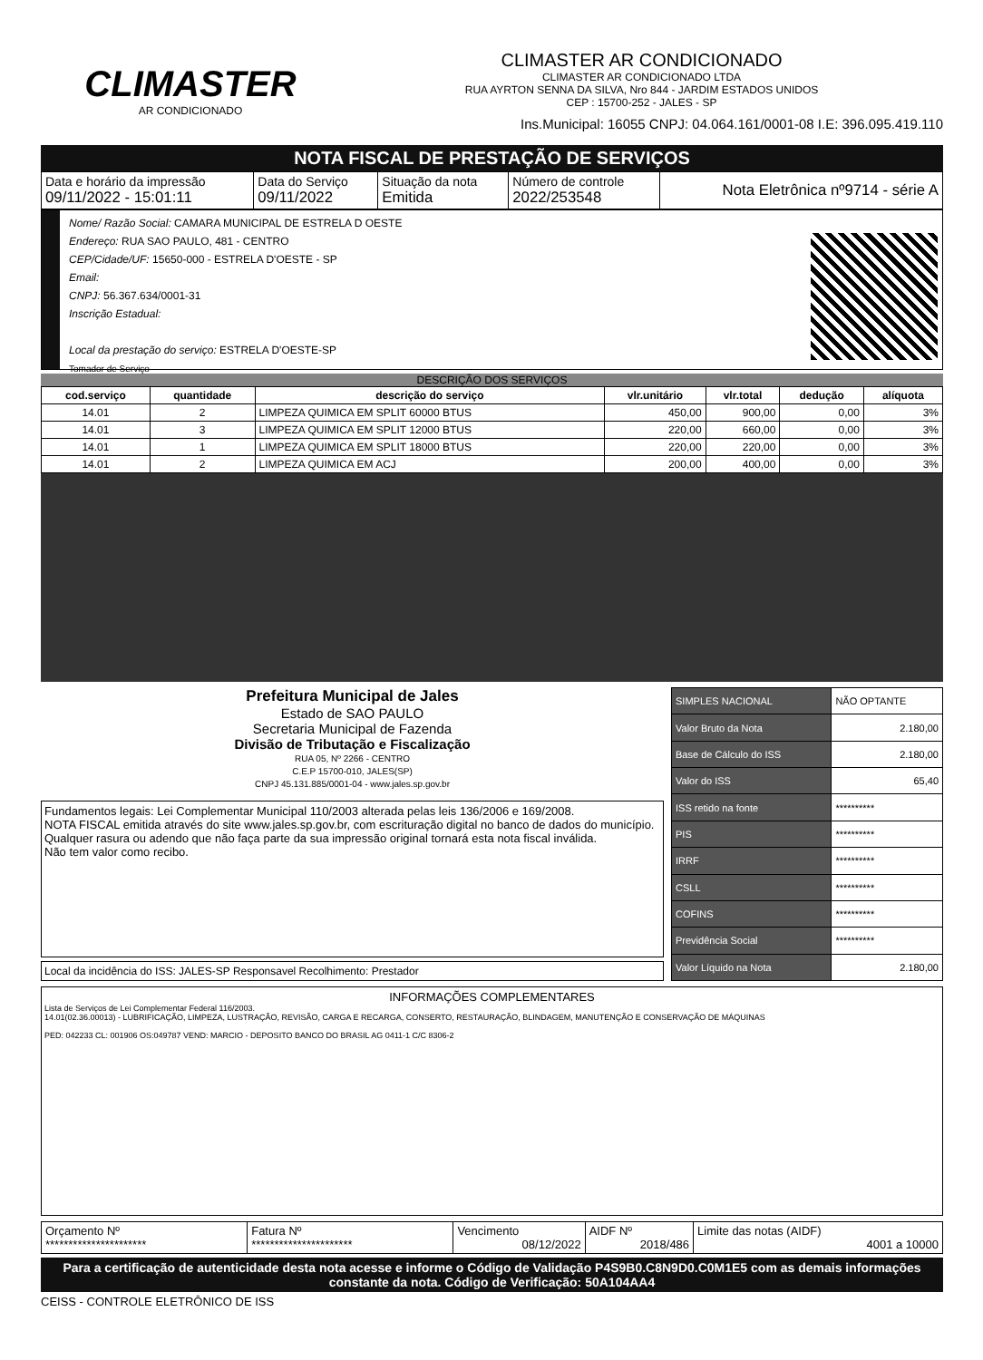CLIMASTER
AR CONDICIONADO
CLIMASTER AR CONDICIONADO
CLIMASTER AR CONDICIONADO LTDA
RUA AYRTON SENNA DA SILVA, Nro 844 - JARDIM ESTADOS UNIDOS
CEP : 15700-252 - JALES - SP
Ins.Municipal: 16055 CNPJ: 04.064.161/0001-08 I.E: 396.095.419.110
NOTA FISCAL DE PRESTAÇÃO DE SERVIÇOS
| Data e horário da impressão 09/11/2022 - 15:01:11 | Data do Serviço 09/11/2022 | Situação da nota Emitida | Número de controle 2022/253548 | Nota Eletrônica nº9714 - série A |
Nome/ Razão Social: CAMARA MUNICIPAL DE ESTRELA D OESTE
Endereço: RUA SAO PAULO, 481 - CENTRO
CEP/Cidade/UF: 15650-000 - ESTRELA D'OESTE - SP
Email:
CNPJ: 56.367.634/0001-31
Inscrição Estadual:
Local da prestação do serviço: ESTRELA D'OESTE-SP
Tomador de Serviço
DESCRIÇÃO DOS SERVIÇOS
| cod.serviço | quantidade | descrição do serviço | vlr.unitário | vlr.total | dedução | alíquota |
| --- | --- | --- | --- | --- | --- | --- |
| 14.01 | 2 | LIMPEZA QUIMICA EM SPLIT 60000 BTUS | 450,00 | 900,00 | 0,00 | 3% |
| 14.01 | 3 | LIMPEZA QUIMICA EM SPLIT 12000 BTUS | 220,00 | 660,00 | 0,00 | 3% |
| 14.01 | 1 | LIMPEZA QUIMICA EM SPLIT 18000 BTUS | 220,00 | 220,00 | 0,00 | 3% |
| 14.01 | 2 | LIMPEZA QUIMICA EM ACJ | 200,00 | 400,00 | 0,00 | 3% |
Prefeitura Municipal de Jales
Estado de SAO PAULO
Secretaria Municipal de Fazenda
Divisão de Tributação e Fiscalização
RUA 05, Nº 2266 - CENTRO
C.E.P 15700-010, JALES(SP)
CNPJ 45.131.885/0001-04 - www.jales.sp.gov.br
Fundamentos legais: Lei Complementar Municipal 110/2003 alterada pelas leis 136/2006 e 169/2008.
NOTA FISCAL emitida através do site www.jales.sp.gov.br, com escrituração digital no banco de dados do município.
Qualquer rasura ou adendo que não faça parte da sua impressão original tornará esta nota fiscal inválida.
Não tem valor como recibo.
Local da incidência do ISS: JALES-SP Responsavel Recolhimento: Prestador
| SIMPLES NACIONAL | NÃO OPTANTE |
| Valor Bruto da Nota | 2.180,00 |
| Base de Cálculo do ISS | 2.180,00 |
| Valor do ISS | 65,40 |
| ISS retido na fonte | ********** |
| PIS | ********** |
| IRRF | ********** |
| CSLL | ********** |
| COFINS | ********** |
| Previdência Social | ********** |
| Valor Líquido na Nota | 2.180,00 |
INFORMAÇÕES COMPLEMENTARES
Lista de Serviços de Lei Complementar Federal 116/2003.
14.01(02.36.00013) - LUBRIFICAÇÃO, LIMPEZA, LUSTRAÇÃO, REVISÃO, CARGA E RECARGA, CONSERTO, RESTAURAÇÃO, BLINDAGEM, MANUTENÇÃO E CONSERVAÇÃO DE MÁQUINAS
PED: 042233 CL: 001906 OS:049787 VEND: MARCIO - DEPOSITO BANCO DO BRASIL AG 0411-1 C/C 8306-2
| Orçamento Nº ********************** | Fatura Nº ********************** | Vencimento 08/12/2022 | AIDF Nº 2018/486 | Limite das notas (AIDF) 4001 a 10000 |
Para a certificação de autenticidade desta nota acesse e informe o Código de Validação P4S9B0.C8N9D0.C0M1E5 com as demais informações constante da nota. Código de Verificação: 50A104AA4
CEISS - CONTROLE ELETRÔNICO DE ISS